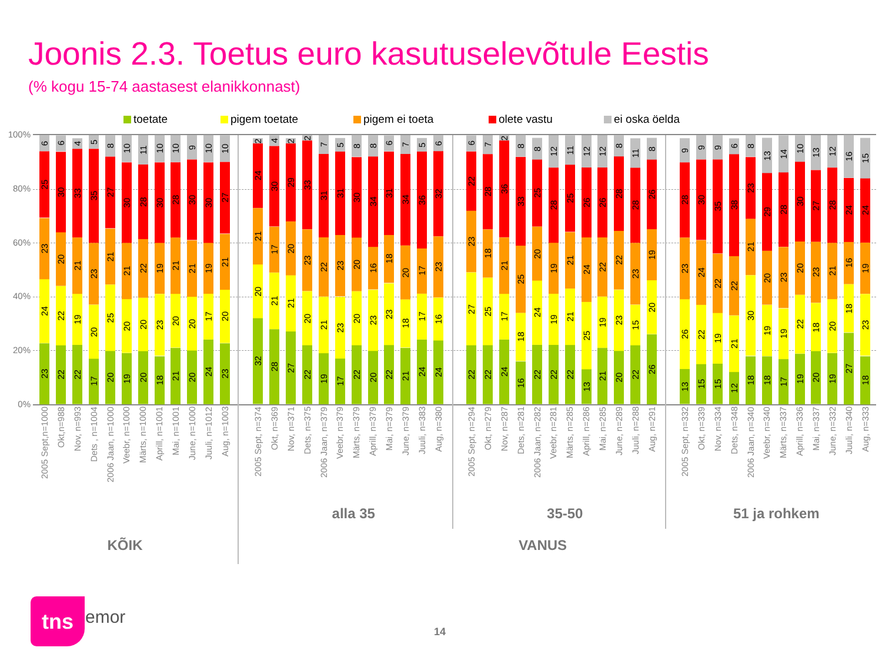Joonis 2.3. Toetus euro kasutuselevõtule Eestis
(% kogu 15-74 aastasest elanikkonnast)
toetate pigem toetate pigem ei toeta olete vastu ei oska öelda
100%
80%
60%
40%
20%
0%
23
24
23
25
6
22
22
20
30
6
22
19
21
33
4
17
20
23
35
5
20
25
21
27
8
19
20
21
30
10
20
20
22
28
11
18
23
19
30
10
21
20
21
28
10
20
20
21
30
9
24
17
19
30
10
23
20
21
27
10
32
20
21
24
2
28
21
17
30
4
27
21
20
29
2
22
20
23
33
2
19
21
22
31
7
17
23
23
31
5
22
20
20
30
8
20
23
16
34
8
22
23
18
31
6
21
18
20
34
7
24
17
17
36
5
24
16
23
32
6
22
27
23
22
6
22
25
18
28
7
24
17
21
36
2
16
18
25
33
8
22
24
20
25
8
22
19
19
28
12
22
21
21
25
11
13
25
24
26
12
21
19
22
26
12
20
23
22
28
8
22
15
23
28
11
26
20
19
26
8
13
26
23
28
9
15
22
24
30
9
15
19
22
35
9
12
21
22
38
6
18
30
21
23
8
18
19
20
29
13
17
19
23
28
14
19
22
20
30
10
20
18
23
27
13
19
20
21
28
12
27
18
16
24
16
18
23
19
24
15
2005 Sept,n=1000
Okt,n=988
Nov, n=993
Dets , n=1004
2006 Jaan, n=1000
Veebr, n=1000
Märts, n=1000
Aprill, n=1001
Mai, n=1001
June, n=1000
Juuli, n=1012
Aug, n=1003
2005 Sept, n=374
Okt, n=369
Nov, n=371
Dets, n=375
2006 Jaan, n=379
Veebr, n=379
Märts, n=379
Aprill, n=379
Mai, n=379
June, n=379
Juuli, n=383
Aug, n=380
2005 Sept, n=294
Okt, n=279
Nov, n=287
Dets, n=281
2006 Jaan, n=282
Veebr, n=281
Märts, n=285
Aprill, n=286
Mai, n=285
June, n=289
Juuli, n=288
Aug, n=291
2005 Sept, n=332
Okt, n=339
Nov, n=334
Dets, n=348
2006 Jaan, n=340
Veebr, n=340
Märts, n=337
Aprill, n=336
Mai, n=337
June, n=332
Juuli, n=340
Aug, n=333
alla 35 35-50 51 ja rohkem
KÕIK VANUS
tns emor
14